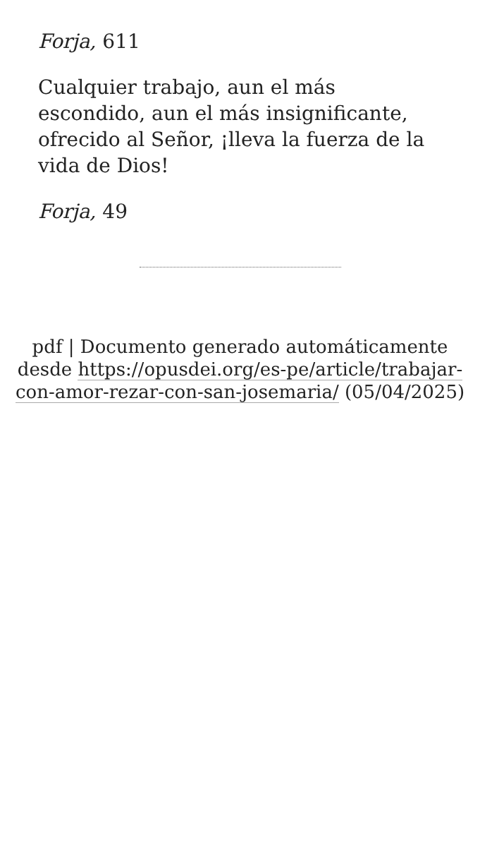Forja, 611
Cualquier trabajo, aun el más escondido, aun el más insignificante, ofrecido al Señor, ¡lleva la fuerza de la vida de Dios!
Forja, 49
pdf | Documento generado automáticamente desde https://opusdei.org/es-pe/article/trabajar-con-amor-rezar-con-san-josemaria/ (05/04/2025)